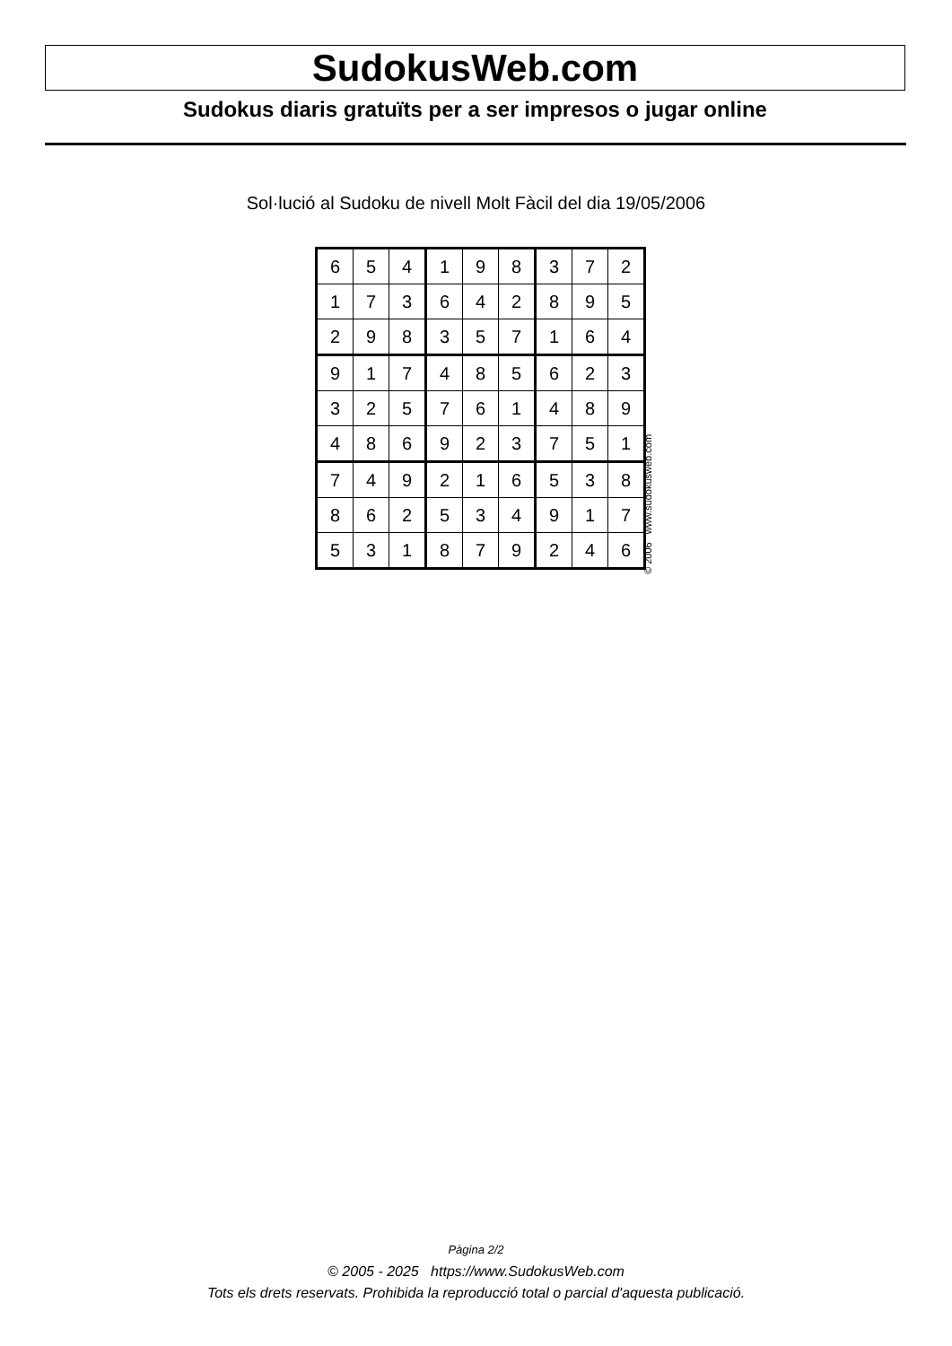SudokusWeb.com
Sudokus diaris gratuïts per a ser impresos o jugar online
Sol·lució al Sudoku de nivell Molt Fàcil del dia 19/05/2006
| 6 | 5 | 4 | 1 | 9 | 8 | 3 | 7 | 2 |
| 1 | 7 | 3 | 6 | 4 | 2 | 8 | 9 | 5 |
| 2 | 9 | 8 | 3 | 5 | 7 | 1 | 6 | 4 |
| 9 | 1 | 7 | 4 | 8 | 5 | 6 | 2 | 3 |
| 3 | 2 | 5 | 7 | 6 | 1 | 4 | 8 | 9 |
| 4 | 8 | 6 | 9 | 2 | 3 | 7 | 5 | 1 |
| 7 | 4 | 9 | 2 | 1 | 6 | 5 | 3 | 8 |
| 8 | 6 | 2 | 5 | 3 | 4 | 9 | 1 | 7 |
| 5 | 3 | 1 | 8 | 7 | 9 | 2 | 4 | 6 |
© 2006 www.sudokusweb.com
Pàgina 2/2
© 2005 - 2025 https://www.SudokusWeb.com
Tots els drets reservats. Prohibida la reproducció total o parcial d'aquesta publicació.